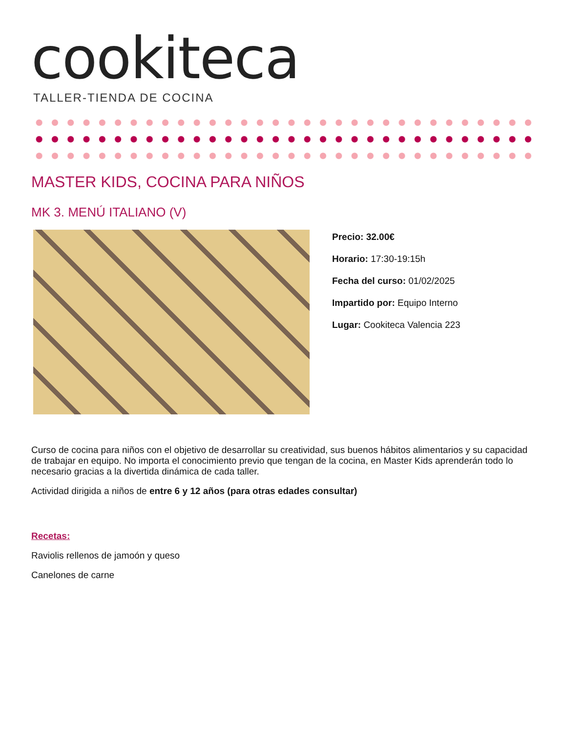cookiteca
TALLER-TIENDA DE COCINA
MASTER KIDS, COCINA PARA NIÑOS
MK 3. MENÚ ITALIANO (V)
Precio: 32.00€
Horario: 17:30-19:15h
Fecha del curso: 01/02/2025
Impartido por: Equipo Interno
Lugar: Cookiteca Valencia 223
Curso de cocina para niños con el objetivo de desarrollar su creatividad, sus buenos hábitos alimentarios y su capacidad de trabajar en equipo. No importa el conocimiento previo que tengan de la cocina, en Master Kids aprenderán todo lo necesario gracias a la divertida dinámica de cada taller.
Actividad dirigida a niños de entre 6 y 12 años (para otras edades consultar)
Recetas:
Raviolis rellenos de jamoón y queso
Canelones de carne